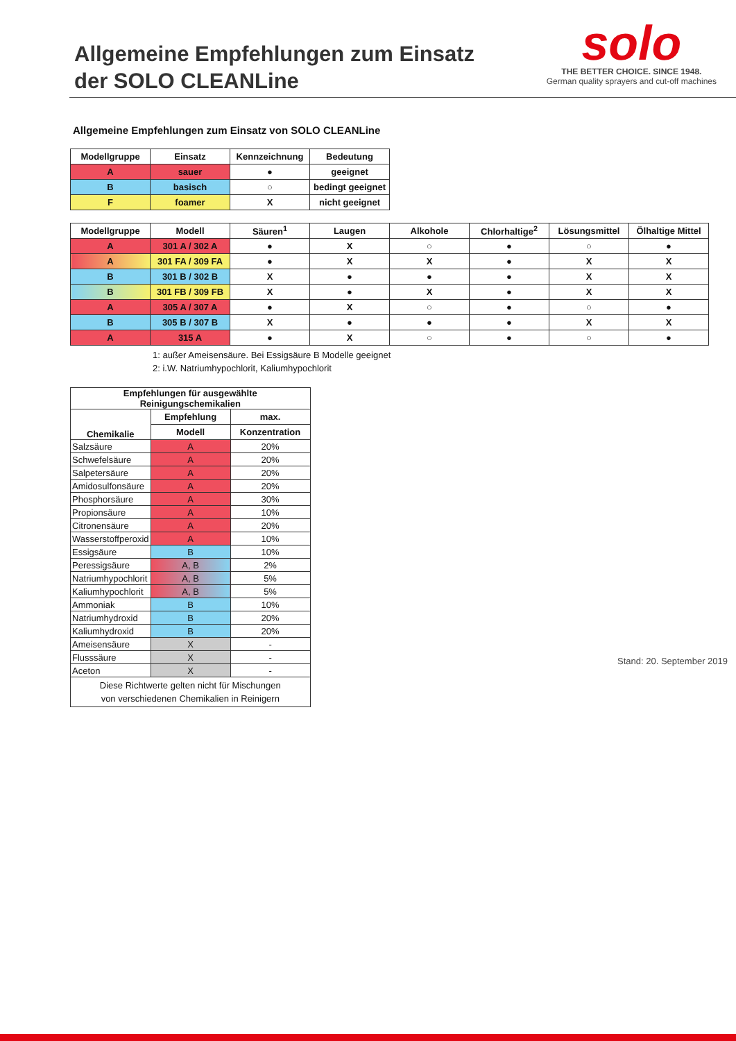Allgemeine Empfehlungen zum Einsatz
der SOLO CLEANLine
solo
THE BETTER CHOICE. SINCE 1948.
German quality sprayers and cut-off machines
Allgemeine Empfehlungen zum Einsatz von SOLO CLEANLine
| Modellgruppe | Einsatz | Kennzeichnung | Bedeutung |
| --- | --- | --- | --- |
| A | sauer | ● | geeignet |
| B | basisch | ○ | bedingt geeignet |
| F | foamer | X | nicht geeignet |
| Modellgruppe | Modell | Säuren<sup>1</sup> | Laugen | Alkohole | Chlorhaltige<sup>2</sup> | Lösungsmittel | Ölhaltige Mittel |
| --- | --- | --- | --- | --- | --- | --- | --- |
| A | 301 A / 302 A | ● | X | ○ | ● | ○ | ● |
| A | 301 FA / 309 FA | ● | X | X | ● | X | X |
| B | 301 B / 302 B | X | ● | ● | ● | X | X |
| B | 301 FB / 309 FB | X | ● | X | ● | X | X |
| A | 305 A / 307 A | ● | X | ○ | ● | ○ | ● |
| B | 305 B / 307 B | X | ● | ● | ● | X | X |
| A | 315 A | ● | X | ○ | ● | ○ | ● |
1: außer Ameisensäure. Bei Essigsäure B Modelle geeignet
2: i.W. Natriumhypochlorit, Kaliumhypochlorit
| Empfehlungen für ausgewählte Reinigungschemikalien | | |
| --- | --- | --- |
| Chemikalie | Empfehlung | max. |
| | Modell | Konzentration |
| Salzsäure | A | 20% |
| Schwefelsäure | A | 20% |
| Salpetersäure | A | 20% |
| Amidosulfonsäure | A | 20% |
| Phosphorsäure | A | 30% |
| Propionsäure | A | 10% |
| Citronensäure | A | 20% |
| Wasserstoffperoxid | A | 10% |
| Essigsäure | B | 10% |
| Peressigsäure | A, B | 2% |
| Natriumhypochlorit | A, B | 5% |
| Kaliumhypochlorit | A, B | 5% |
| Ammoniak | B | 10% |
| Natriumhydroxid | B | 20% |
| Kaliumhydroxid | B | 20% |
| Ameisensäure | X | - |
| Flusssäure | X | - |
| Aceton | X | - |
| Diese Richtwerte gelten nicht für Mischungen von verschiedenen Chemikalien in Reinigern | | |
Stand: 20. September 2019